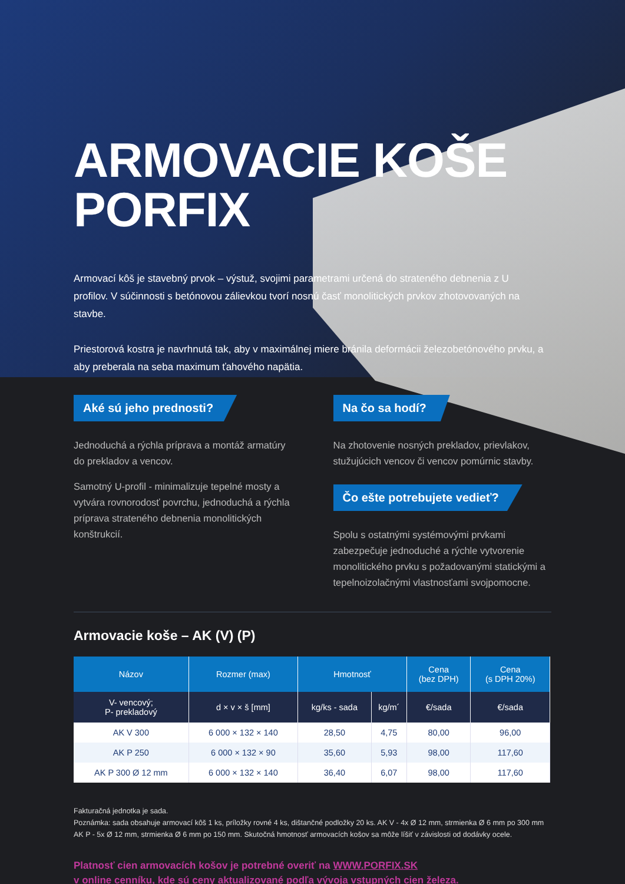ARMOVACIE KOŠE
PORFIX
Armovací kôš je stavebný prvok – výstuž, svojimi parametrami určená do strateného debnenia z U profilov. V súčinnosti s betónovou zálievkou tvorí nosnú časť monolitických prvkov zhotovovaných na stavbe.
Priestorová kostra je navrhnutá tak, aby v maximálnej miere bránila deformácii železobetónového prvku, a aby preberala na seba maximum ťahového napätia.
Aké sú jeho prednosti?
Jednoduchá a rýchla príprava a montáž armatúry do prekladov a vencov.
Samotný U-profil - minimalizuje tepelné mosty a vytvára rovnorodosť povrchu, jednoduchá a rýchla príprava strateného debnenia monolitických konštrukcií.
Na čo sa hodí?
Na zhotovenie nosných prekladov, prievlakov, stužujúcich vencov či vencov pomúrnic stavby.
Čo ešte potrebujete vedieť?
Spolu s ostatnými systémovými prvkami zabezpečuje jednoduché a rýchle vytvorenie monolitického prvku s požadovanými statickými a tepelnoizolačnými vlastnosťami svojpomocne.
Armovacie koše – AK (V) (P)
| Názov | Rozmer (max) | Hmotnosť | | Cena (bez DPH) | Cena (s DPH 20%) |
| --- | --- | --- | --- | --- | --- |
| V- vencový; P- prekladový | d × v × š [mm] | kg/ks - sada | kg/m´ | €/sada | €/sada |
| AK V 300 | 6 000 × 132 × 140 | 28,50 | 4,75 | 80,00 | 96,00 |
| AK P 250 | 6 000 × 132 × 90 | 35,60 | 5,93 | 98,00 | 117,60 |
| AK P 300 Ø 12 mm | 6 000 × 132 × 140 | 36,40 | 6,07 | 98,00 | 117,60 |
Fakturačná jednotka je sada.
Poznámka: sada obsahuje armovací kôš 1 ks, príložky rovné 4 ks, dištančné podložky 20 ks. AK V - 4x Ø 12 mm, strmienka Ø 6 mm po 300 mm
AK P - 5x Ø 12 mm, strmienka Ø 6 mm po 150 mm. Skutočná hmotnosť armovacích košov sa môže líšiť v závislosti od dodávky ocele.
Platnosť cien armovacích košov je potrebné overiť na WWW.PORFIX.SK
v online cenníku, kde sú ceny aktualizované podľa vývoja vstupných cien železa.